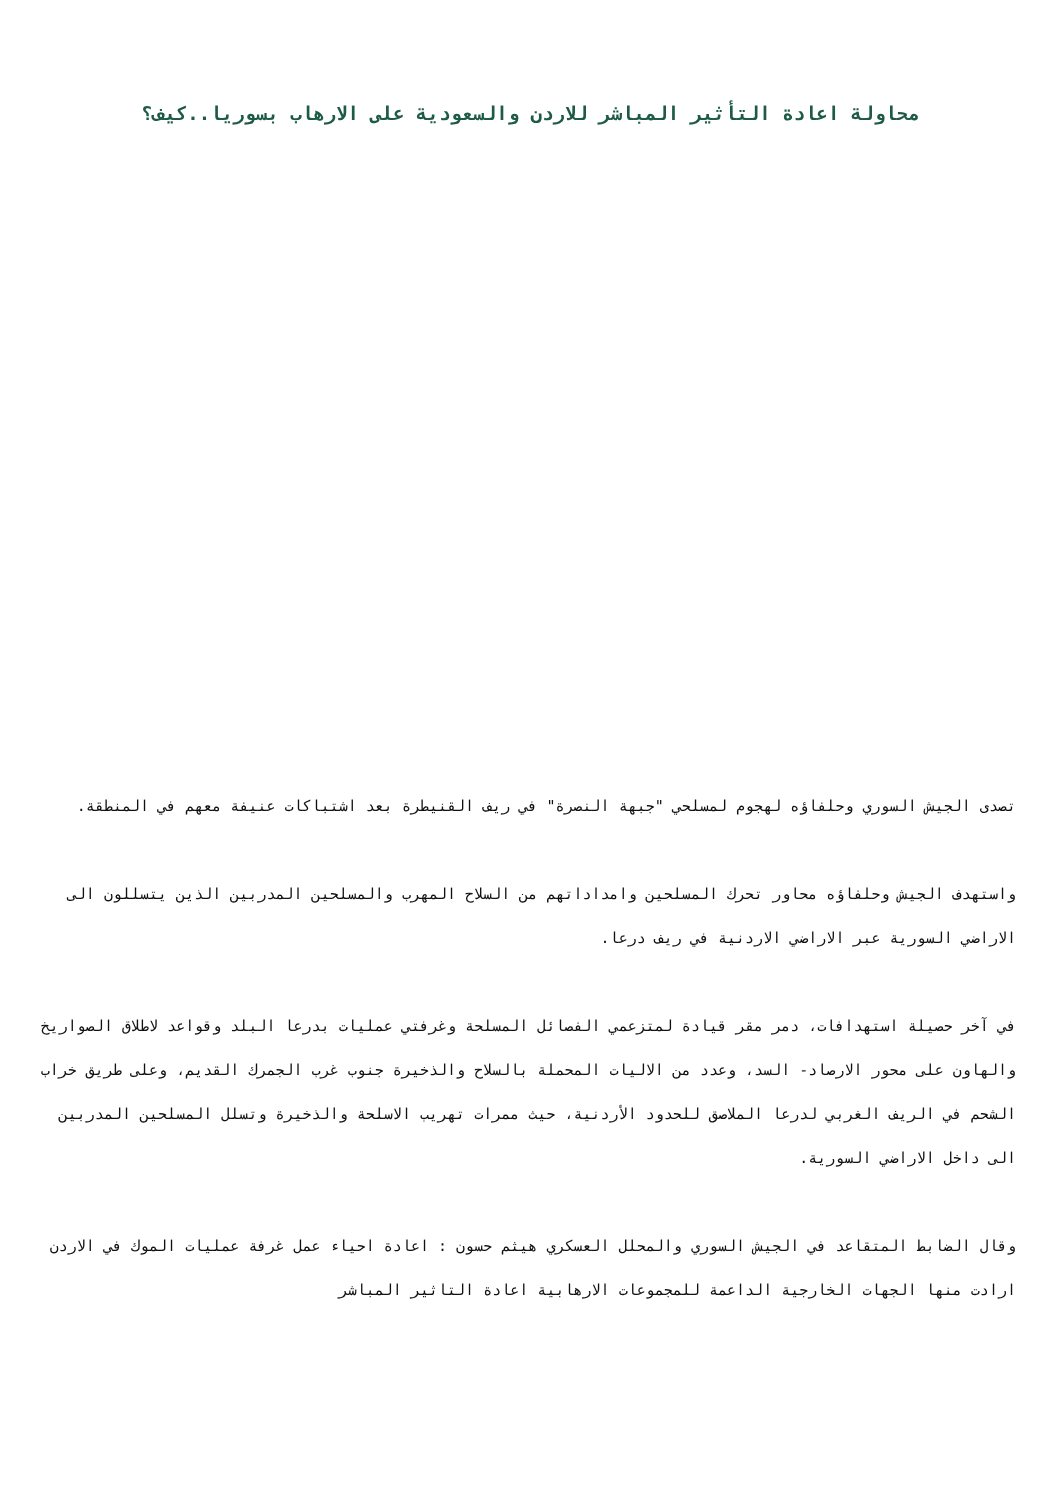محاولة اعادة التأثير المباشر للاردن والسعودية على الارهاب بسوريا..كيف؟
تصدى الجيش السوري وحلفاؤه لهجوم لمسلحي "جبهة النصرة" في ريف القنيطرة بعد اشتباكات عنيفة معهم في المنطقة.
واستهدف الجيش وحلفاؤه محاور تحرك المسلحين وامداداتهم من السلاح المهرب والمسلحين المدربين الذين يتسللون الى الاراضي السورية عبر الاراضي الاردنية في ريف درعا.
في آخر حصيلة استهدافات، دمر مقر قيادة لمتزعمي الفصائل المسلحة وغرفتي عمليات بدرعا البلد وقواعد لاطلاق الصواريخ والهاون على محور الارصاد- السد، وعدد من الاليات المحملة بالسلاح والذخيرة جنوب غرب الجمرك القديم، وعلى طريق خراب الشحم في الريف الغربي لدرعا الملاصق للحدود الأردنية، حيث ممرات تهريب الاسلحة والذخيرة وتسلل المسلحين المدربين الى داخل الاراضي السورية.
وقال الضابط المتقاعد في الجيش السوري والمحلل العسكري هيثم حسون : اعادة احياء عمل غرفة عمليات الموك في الاردن ارادت منها الجهات الخارجية الداعمة للمجموعات الارهابية اعادة التاثير المباشر